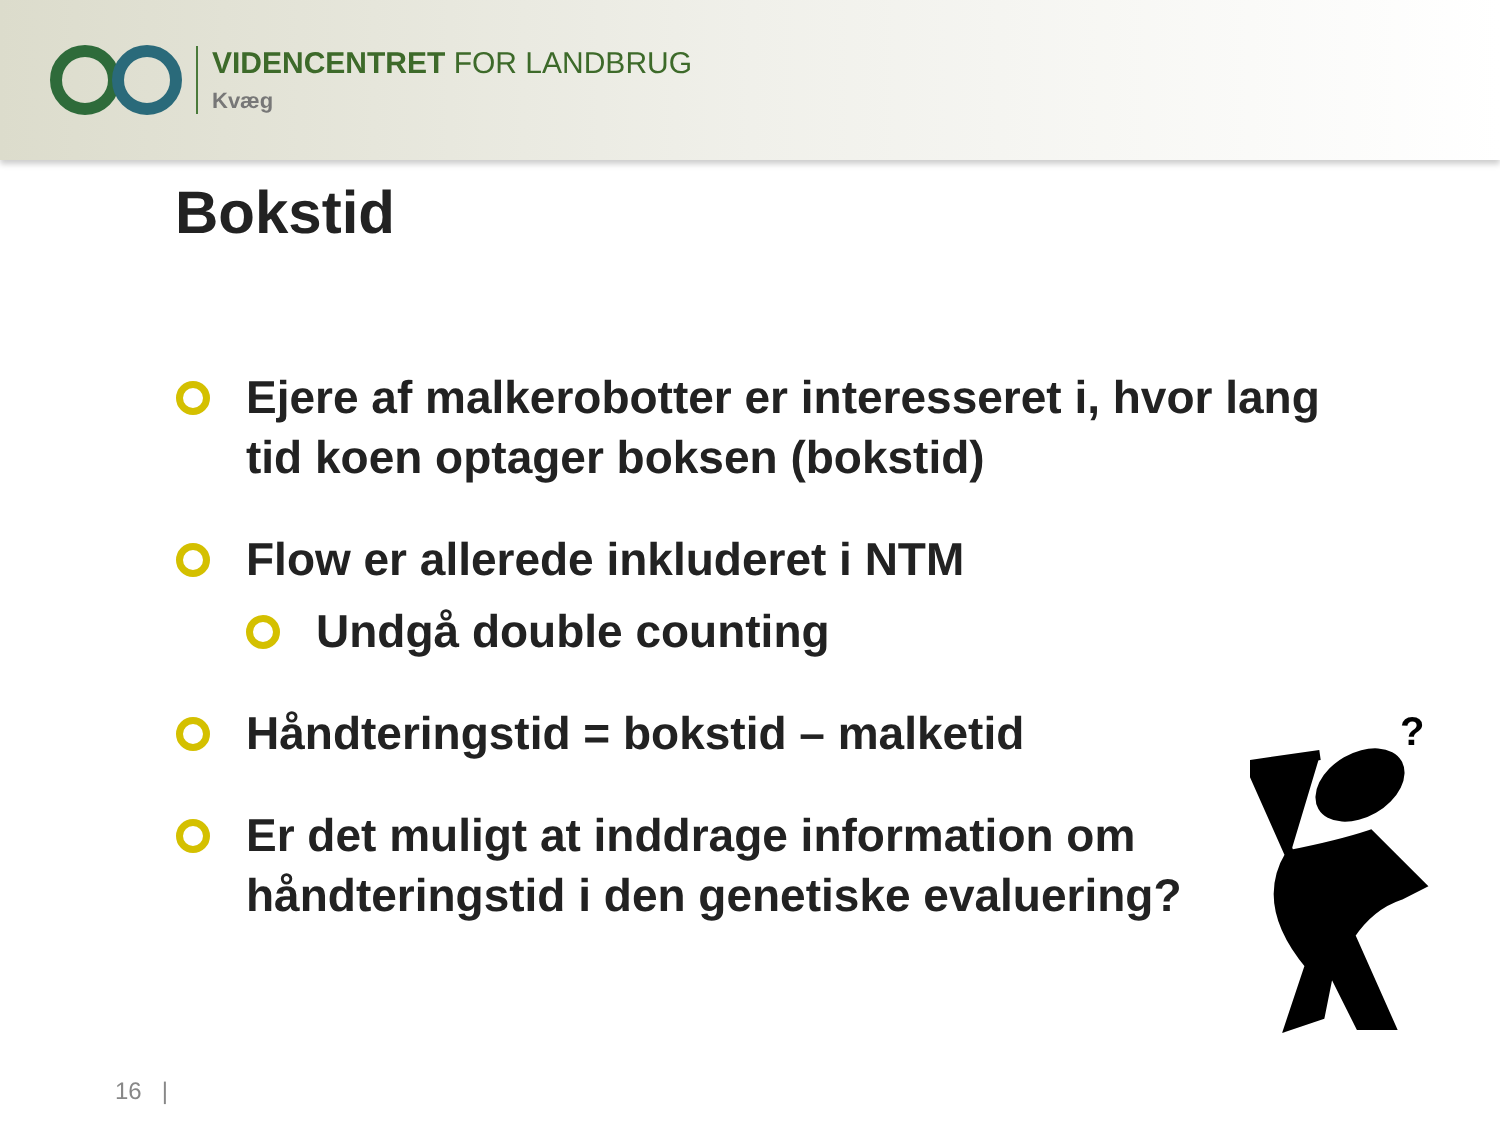VIDENCENTRET FOR LANDBRUG
Kvæg
Bokstid
Ejere af malkerobotter er interesseret i, hvor lang tid koen optager boksen (bokstid)
Flow er allerede inkluderet i NTM
Undgå double counting
Håndteringstid = bokstid – malketid
Er det muligt at inddrage information om håndteringstid i den genetiske evaluering?
16 |
?